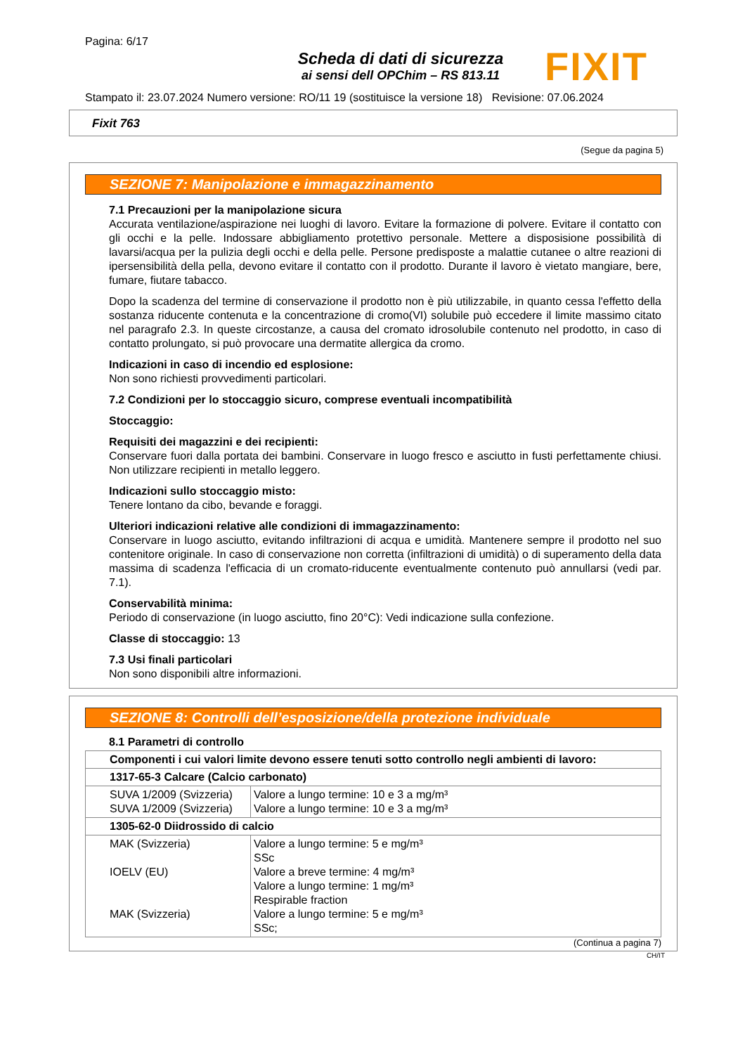Pagina: 6/17
Scheda di dati di sicurezza
ai sensi dell OPChim – RS 813.11
FIXIT
Stampato il: 23.07.2024 Numero versione: RO/11 19 (sostituisce la versione 18) Revisione: 07.06.2024
Fixit 763
(Segue da pagina 5)
SEZIONE 7: Manipolazione e immagazzinamento
7.1 Precauzioni per la manipolazione sicura
Accurata ventilazione/aspirazione nei luoghi di lavoro. Evitare la formazione di polvere. Evitare il contatto con gli occhi e la pelle. Indossare abbigliamento protettivo personale. Mettere a disposisione possibilità di lavarsi/acqua per la pulizia degli occhi e della pelle. Persone predisposte a malattie cutanee o altre reazioni di ipersensibilità della pella, devono evitare il contatto con il prodotto. Durante il lavoro è vietato mangiare, bere, fumare, fiutare tabacco.
Dopo la scadenza del termine di conservazione il prodotto non è più utilizzabile, in quanto cessa l'effetto della sostanza riducente contenuta e la concentrazione di cromo(VI) solubile può eccedere il limite massimo citato nel paragrafo 2.3. In queste circostanze, a causa del cromato idrosolubile contenuto nel prodotto, in caso di contatto prolungato, si può provocare una dermatite allergica da cromo.
Indicazioni in caso di incendio ed esplosione:
Non sono richiesti provvedimenti particolari.
7.2 Condizioni per lo stoccaggio sicuro, comprese eventuali incompatibilità
Stoccaggio:
Requisiti dei magazzini e dei recipienti:
Conservare fuori dalla portata dei bambini. Conservare in luogo fresco e asciutto in fusti perfettamente chiusi. Non utilizzare recipienti in metallo leggero.
Indicazioni sullo stoccaggio misto:
Tenere lontano da cibo, bevande e foraggi.
Ulteriori indicazioni relative alle condizioni di immagazzinamento:
Conservare in luogo asciutto, evitando infiltrazioni di acqua e umidità. Mantenere sempre il prodotto nel suo contenitore originale. In caso di conservazione non corretta (infiltrazioni di umidità) o di superamento della data massima di scadenza l'efficacia di un cromato-riducente eventualmente contenuto può annullarsi (vedi par. 7.1).
Conservabilità minima:
Periodo di conservazione (in luogo asciutto, fino 20°C): Vedi indicazione sulla confezione.
Classe di stoccaggio: 13
7.3 Usi finali particolari
Non sono disponibili altre informazioni.
SEZIONE 8: Controlli dell’esposizione/della protezione individuale
8.1 Parametri di controllo
| Componenti i cui valori limite devono essere tenuti sotto controllo negli ambienti di lavoro: | |
| 1317-65-3 Calcare (Calcio carbonato) | |
| SUVA 1/2009 (Svizzeria) SUVA 1/2009 (Svizzeria) | Valore a lungo termine: 10 e 3 a mg/m³ Valore a lungo termine: 10 e 3 a mg/m³ |
| 1305-62-0 Diidrossido di calcio | |
| MAK (Svizzeria) IOELV (EU) MAK (Svizzeria) | Valore a lungo termine: 5 e mg/m³ SSc Valore a breve termine: 4 mg/m³ Valore a lungo termine: 1 mg/m³ Respirable fraction Valore a lungo termine: 5 e mg/m³ SSc; |
(Continua a pagina 7)
CH/IT